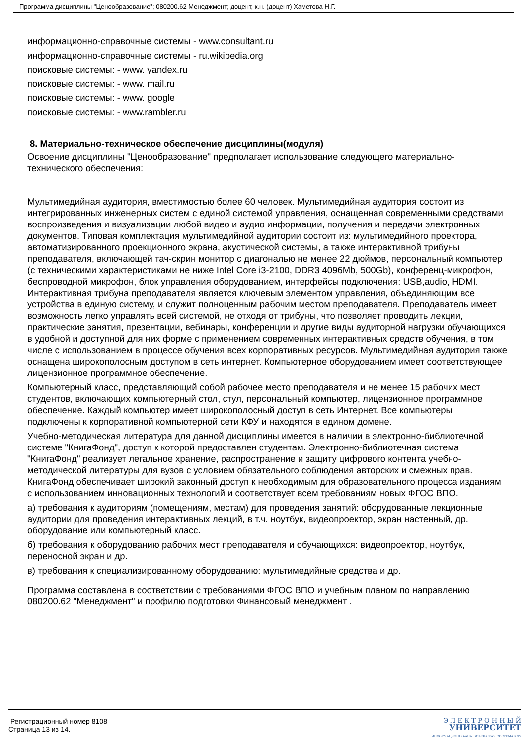Программа дисциплины "Ценообразование"; 080200.62 Менеджмент; доцент, к.н. (доцент) Хаметова Н.Г.
информационно-справочные системы - www.consultant.ru
информационно-справочные системы - ru.wikipedia.org
поисковые системы: - www. yandex.ru
поисковые системы: - www. mail.ru
поисковые системы: - www. google
поисковые системы: - www.rambler.ru
8. Материально-техническое обеспечение дисциплины(модуля)
Освоение дисциплины "Ценообразование" предполагает использование следующего материально-технического обеспечения:
Мультимедийная аудитория, вместимостью более 60 человек. Мультимедийная аудитория состоит из интегрированных инженерных систем с единой системой управления, оснащенная современными средствами воспроизведения и визуализации любой видео и аудио информации, получения и передачи электронных документов. Типовая комплектация мультимедийной аудитории состоит из: мультимедийного проектора, автоматизированного проекционного экрана, акустической системы, а также интерактивной трибуны преподавателя, включающей тач-скрин монитор с диагональю не менее 22 дюймов, персональный компьютер (с техническими характеристиками не ниже Intel Core i3-2100, DDR3 4096Mb, 500Gb), конференц-микрофон, беспроводной микрофон, блок управления оборудованием, интерфейсы подключения: USB,audio, HDMI. Интерактивная трибуна преподавателя является ключевым элементом управления, объединяющим все устройства в единую систему, и служит полноценным рабочим местом преподавателя. Преподаватель имеет возможность легко управлять всей системой, не отходя от трибуны, что позволяет проводить лекции, практические занятия, презентации, вебинары, конференции и другие виды аудиторной нагрузки обучающихся в удобной и доступной для них форме с применением современных интерактивных средств обучения, в том числе с использованием в процессе обучения всех корпоративных ресурсов. Мультимедийная аудитория также оснащена широкополосным доступом в сеть интернет. Компьютерное оборудованием имеет соответствующее лицензионное программное обеспечение.
Компьютерный класс, представляющий собой рабочее место преподавателя и не менее 15 рабочих мест студентов, включающих компьютерный стол, стул, персональный компьютер, лицензионное программное обеспечение. Каждый компьютер имеет широкополосный доступ в сеть Интернет. Все компьютеры подключены к корпоративной компьютерной сети КФУ и находятся в едином домене.
Учебно-методическая литература для данной дисциплины имеется в наличии в электронно-библиотечной системе "КнигаФонд", доступ к которой предоставлен студентам. Электронно-библиотечная система "КнигаФонд" реализует легальное хранение, распространение и защиту цифрового контента учебно-методической литературы для вузов с условием обязательного соблюдения авторских и смежных прав. КнигаФонд обеспечивает широкий законный доступ к необходимым для образовательного процесса изданиям с использованием инновационных технологий и соответствует всем требованиям новых ФГОС ВПО.
а) требования к аудиториям (помещениям, местам) для проведения занятий: оборудованные лекционные аудитории для проведения интерактивных лекций, в т.ч. ноутбук, видеопроектор, экран настенный, др. оборудование или компьютерный класс.
б) требования к оборудованию рабочих мест преподавателя и обучающихся: видеопроектор, ноутбук, переносной экран и др.
в) требования к специализированному оборудованию: мультимедийные средства и др.
Программа составлена в соответствии с требованиями ФГОС ВПО и учебным планом по направлению 080200.62 "Менеджмент" и профилю подготовки Финансовый менеджмент .
Регистрационный номер 8108
Страница 13 из 14.
Э Л Е К Т Р О Н Н Ы Й
УНИВЕРСИТЕТ
ИНФОРМАЦИОННО-АНАЛИТИЧЕСКАЯ СИСТЕМА КФУ